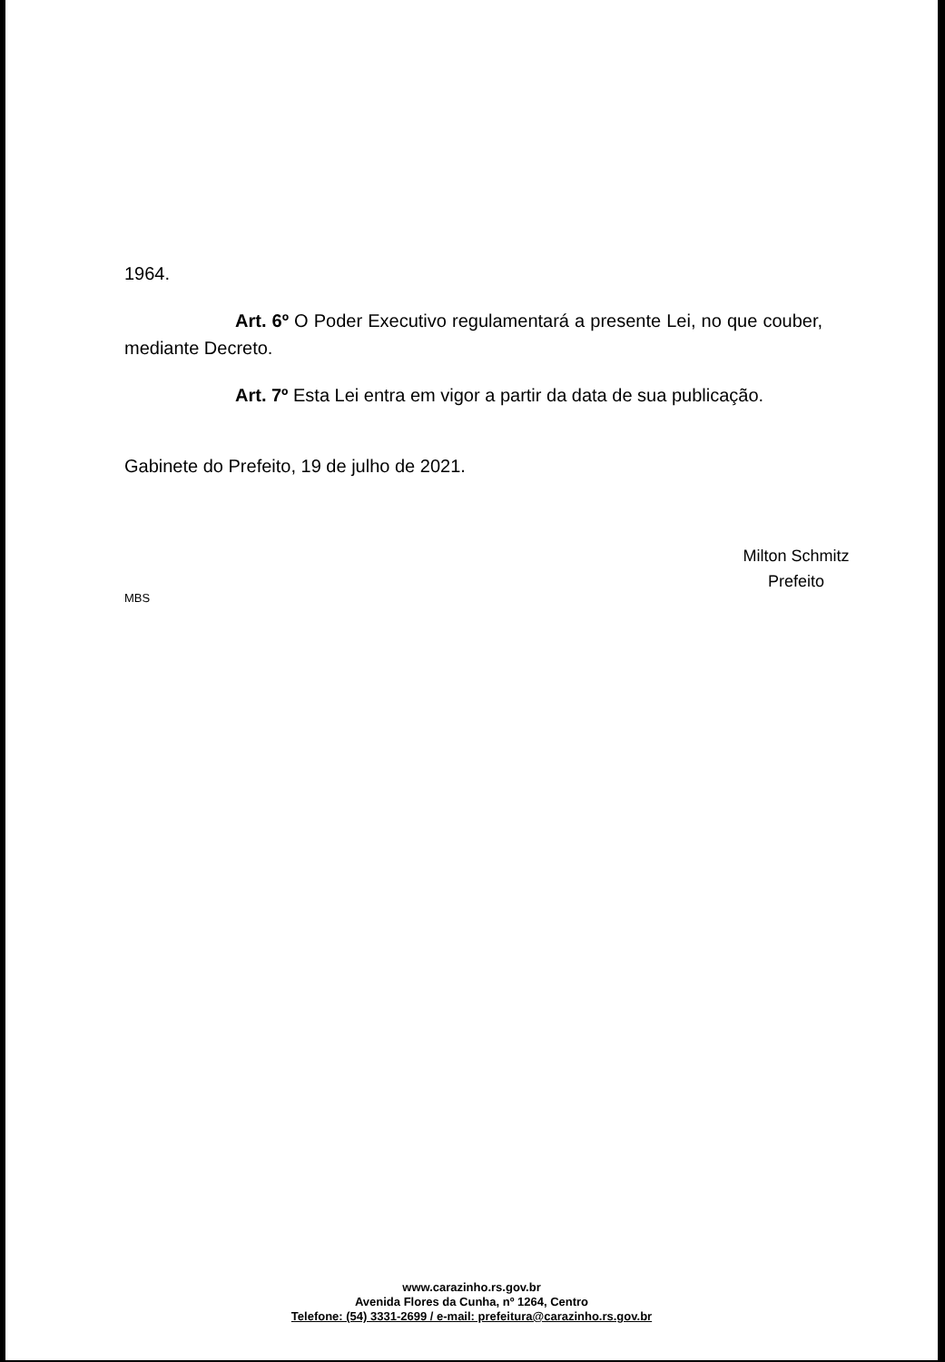1964.
Art. 6º O Poder Executivo regulamentará a presente Lei, no que couber, mediante Decreto.
Art. 7º Esta Lei entra em vigor a partir da data de sua publicação.
Gabinete do Prefeito, 19 de julho de 2021.
Milton Schmitz
Prefeito
MBS
www.carazinho.rs.gov.br
Avenida Flores da Cunha, nº 1264, Centro
Telefone: (54) 3331-2699 / e-mail: prefeitura@carazinho.rs.gov.br